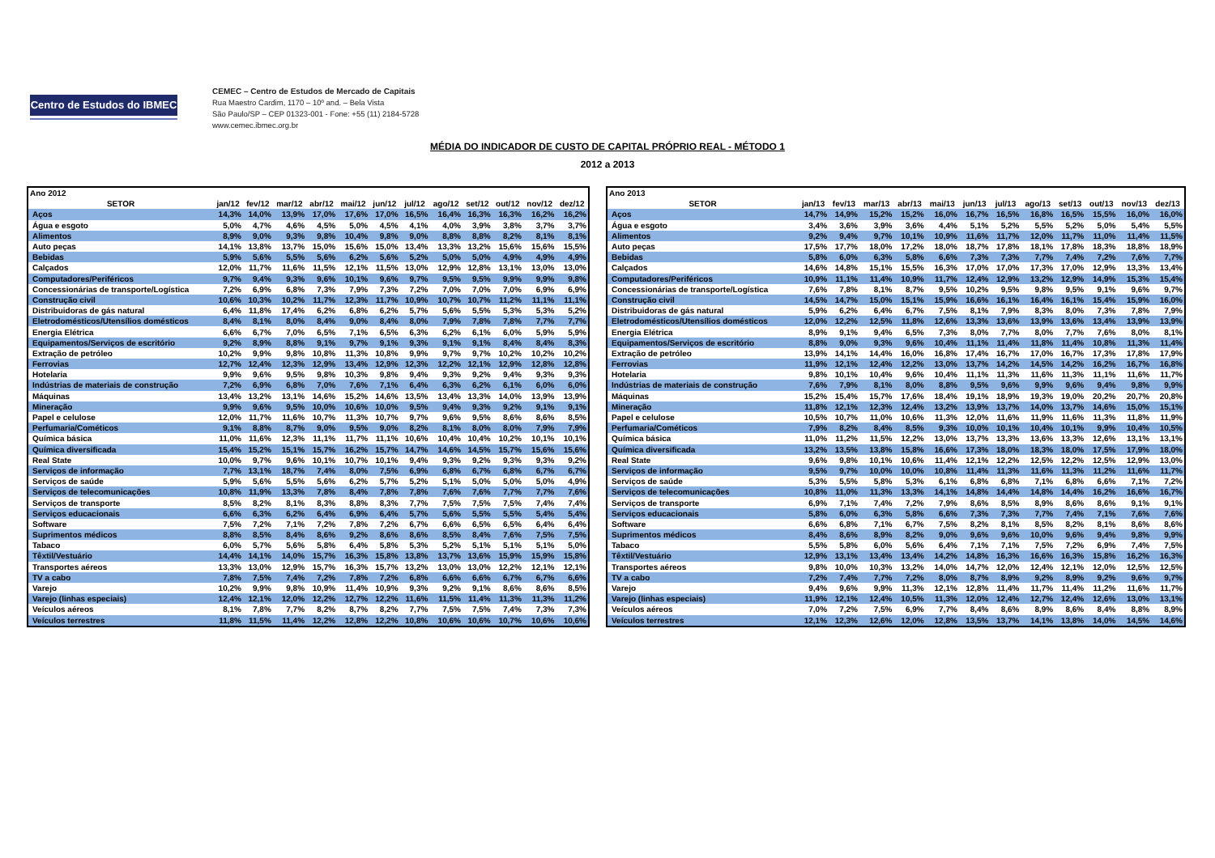Centro de Estudos do IBMEC
CEMEC – Centro de Estudos de Mercado de Capitais
Rua Maestro Cardim, 1170 – 10º and. – Bela Vista
São Paulo/SP – CEP 01323-001 - Fone: +55 (11) 2184-5728
www.cemec.ibmec.org.br
MÉDIA DO INDICADOR DE CUSTO DE CAPITAL PRÓPRIO REAL - MÉTODO 1
2012 a 2013
| Ano 2012 | | | | | | | | | | | | |
| SETOR | jan/12 | fev/12 | mar/12 | abr/12 | mai/12 | jun/12 | jul/12 | ago/12 | set/12 | out/12 | nov/12 | dez/12 |
| Aços | 14,3% | 14,0% | 13,9% | 17,0% | 17,6% | 17,0% | 16,5% | 16,4% | 16,3% | 16,3% | 16,2% | 16,2% |
| Água e esgoto | 5,0% | 4,7% | 4,6% | 4,5% | 5,0% | 4,5% | 4,1% | 4,0% | 3,9% | 3,8% | 3,7% | 3,7% |
| Alimentos | 8,9% | 9,0% | 9,3% | 9,8% | 10,4% | 9,8% | 9,0% | 8,8% | 8,8% | 8,2% | 8,1% | 8,1% |
| Auto peças | 14,1% | 13,8% | 13,7% | 15,0% | 15,6% | 15,0% | 13,4% | 13,3% | 13,2% | 15,6% | 15,6% | 15,5% |
| Bebidas | 5,9% | 5,6% | 5,5% | 5,6% | 6,2% | 5,6% | 5,2% | 5,0% | 5,0% | 4,9% | 4,9% | 4,9% |
| Calçados | 12,0% | 11,7% | 11,6% | 11,5% | 12,1% | 11,5% | 13,0% | 12,9% | 12,8% | 13,1% | 13,0% | 13,0% |
| Computadores/Periféricos | 9,7% | 9,4% | 9,3% | 9,6% | 10,1% | 9,6% | 9,7% | 9,5% | 9,5% | 9,9% | 9,9% | 9,8% |
| Concessionárias de transporte/Logística | 7,2% | 6,9% | 6,8% | 7,3% | 7,9% | 7,3% | 7,2% | 7,0% | 7,0% | 7,0% | 6,9% | 6,9% |
| Construção civil | 10,6% | 10,3% | 10,2% | 11,7% | 12,3% | 11,7% | 10,9% | 10,7% | 10,7% | 11,2% | 11,1% | 11,1% |
| Distribuidoras de gás natural | 6,4% | 11,8% | 17,4% | 6,2% | 6,8% | 6,2% | 5,7% | 5,6% | 5,5% | 5,3% | 5,3% | 5,2% |
| Eletrodomésticos/Utensílios domésticos | 8,4% | 8,1% | 8,0% | 8,4% | 9,0% | 8,4% | 8,0% | 7,9% | 7,8% | 7,8% | 7,7% | 7,7% |
| Energia Elétrica | 6,6% | 6,7% | 7,0% | 6,5% | 7,1% | 6,5% | 6,3% | 6,2% | 6,1% | 6,0% | 5,9% | 5,9% |
| Equipamentos/Serviços de escritório | 9,2% | 8,9% | 8,8% | 9,1% | 9,7% | 9,1% | 9,3% | 9,1% | 9,1% | 8,4% | 8,4% | 8,3% |
| Extração de petróleo | 10,2% | 9,9% | 9,8% | 10,8% | 11,3% | 10,8% | 9,9% | 9,7% | 9,7% | 10,2% | 10,2% | 10,2% |
| Ferrovias | 12,7% | 12,4% | 12,3% | 12,9% | 13,4% | 12,9% | 12,3% | 12,2% | 12,1% | 12,9% | 12,8% | 12,8% |
| Hotelaria | 9,9% | 9,6% | 9,5% | 9,8% | 10,3% | 9,8% | 9,4% | 9,3% | 9,2% | 9,4% | 9,3% | 9,3% |
| Indústrias de materiais de construção | 7,2% | 6,9% | 6,8% | 7,0% | 7,6% | 7,1% | 6,4% | 6,3% | 6,2% | 6,1% | 6,0% | 6,0% |
| Máquinas | 13,4% | 13,2% | 13,1% | 14,6% | 15,2% | 14,6% | 13,5% | 13,4% | 13,3% | 14,0% | 13,9% | 13,9% |
| Mineração | 9,9% | 9,6% | 9,5% | 10,0% | 10,6% | 10,0% | 9,5% | 9,4% | 9,3% | 9,2% | 9,1% | 9,1% |
| Papel e celulose | 12,0% | 11,7% | 11,6% | 10,7% | 11,3% | 10,7% | 9,7% | 9,6% | 9,5% | 8,6% | 8,6% | 8,5% |
| Perfumaria/Cométicos | 9,1% | 8,8% | 8,7% | 9,0% | 9,5% | 9,0% | 8,2% | 8,1% | 8,0% | 8,0% | 7,9% | 7,9% |
| Química básica | 11,0% | 11,6% | 12,3% | 11,1% | 11,7% | 11,1% | 10,6% | 10,4% | 10,4% | 10,2% | 10,1% | 10,1% |
| Química diversificada | 15,4% | 15,2% | 15,1% | 15,7% | 16,2% | 15,7% | 14,7% | 14,6% | 14,5% | 15,7% | 15,6% | 15,6% |
| Real State | 10,0% | 9,7% | 9,6% | 10,1% | 10,7% | 10,1% | 9,4% | 9,3% | 9,2% | 9,3% | 9,3% | 9,2% |
| Serviços de informação | 7,7% | 13,1% | 18,7% | 7,4% | 8,0% | 7,5% | 6,9% | 6,8% | 6,7% | 6,8% | 6,7% | 6,7% |
| Serviços de saúde | 5,9% | 5,6% | 5,5% | 5,6% | 6,2% | 5,7% | 5,2% | 5,1% | 5,0% | 5,0% | 5,0% | 4,9% |
| Serviços de telecomunicações | 10,8% | 11,9% | 13,3% | 7,8% | 8,4% | 7,8% | 7,8% | 7,6% | 7,6% | 7,7% | 7,7% | 7,6% |
| Serviços de transporte | 8,5% | 8,2% | 8,1% | 8,3% | 8,8% | 8,3% | 7,7% | 7,5% | 7,5% | 7,5% | 7,4% | 7,4% |
| Serviços educacionais | 6,6% | 6,3% | 6,2% | 6,4% | 6,9% | 6,4% | 5,7% | 5,6% | 5,5% | 5,5% | 5,4% | 5,4% |
| Software | 7,5% | 7,2% | 7,1% | 7,2% | 7,8% | 7,2% | 6,7% | 6,6% | 6,5% | 6,5% | 6,4% | 6,4% |
| Suprimentos médicos | 8,8% | 8,5% | 8,4% | 8,6% | 9,2% | 8,6% | 8,6% | 8,5% | 8,4% | 7,6% | 7,5% | 7,5% |
| Tabaco | 6,0% | 5,7% | 5,6% | 5,8% | 6,4% | 5,8% | 5,3% | 5,2% | 5,1% | 5,1% | 5,1% | 5,0% |
| Têxtil/Vestuário | 14,4% | 14,1% | 14,0% | 15,7% | 16,3% | 15,8% | 13,8% | 13,7% | 13,6% | 15,9% | 15,9% | 15,8% |
| Transportes aéreos | 13,3% | 13,0% | 12,9% | 15,7% | 16,3% | 15,7% | 13,2% | 13,0% | 13,0% | 12,2% | 12,1% | 12,1% |
| TV a cabo | 7,8% | 7,5% | 7,4% | 7,2% | 7,8% | 7,2% | 6,8% | 6,6% | 6,6% | 6,7% | 6,7% | 6,6% |
| Varejo | 10,2% | 9,9% | 9,8% | 10,9% | 11,4% | 10,9% | 9,3% | 9,2% | 9,1% | 8,6% | 8,6% | 8,5% |
| Varejo (linhas especiais) | 12,4% | 12,1% | 12,0% | 12,2% | 12,7% | 12,2% | 11,6% | 11,5% | 11,4% | 11,3% | 11,3% | 11,2% |
| Veículos aéreos | 8,1% | 7,8% | 7,7% | 8,2% | 8,7% | 8,2% | 7,7% | 7,5% | 7,5% | 7,4% | 7,3% | 7,3% |
| Veículos terrestres | 11,8% | 11,5% | 11,4% | 12,2% | 12,8% | 12,2% | 10,8% | 10,6% | 10,6% | 10,7% | 10,6% | 10,6% |
| Ano 2013 | | | | | | | | | | | | |
| SETOR | jan/13 | fev/13 | mar/13 | abr/13 | mai/13 | jun/13 | jul/13 | ago/13 | set/13 | out/13 | nov/13 | dez/13 |
| Aços | 14,7% | 14,9% | 15,2% | 15,2% | 16,0% | 16,7% | 16,5% | 16,8% | 16,5% | 15,5% | 16,0% | 16,0% |
| Água e esgoto | 3,4% | 3,6% | 3,9% | 3,6% | 4,4% | 5,1% | 5,2% | 5,5% | 5,2% | 5,0% | 5,4% | 5,5% |
| Alimentos | 9,2% | 9,4% | 9,7% | 10,1% | 10,9% | 11,6% | 11,7% | 12,0% | 11,7% | 11,0% | 11,4% | 11,5% |
| Auto peças | 17,5% | 17,7% | 18,0% | 17,2% | 18,0% | 18,7% | 17,8% | 18,1% | 17,8% | 18,3% | 18,8% | 18,9% |
| Bebidas | 5,8% | 6,0% | 6,3% | 5,8% | 6,6% | 7,3% | 7,3% | 7,7% | 7,4% | 7,2% | 7,6% | 7,7% |
| Calçados | 14,6% | 14,8% | 15,1% | 15,5% | 16,3% | 17,0% | 17,0% | 17,3% | 17,0% | 12,9% | 13,3% | 13,4% |
| Computadores/Periféricos | 10,9% | 11,1% | 11,4% | 10,9% | 11,7% | 12,4% | 12,9% | 13,2% | 12,9% | 14,9% | 15,3% | 15,4% |
| Concessionárias de transporte/Logística | 7,6% | 7,8% | 8,1% | 8,7% | 9,5% | 10,2% | 9,5% | 9,8% | 9,5% | 9,1% | 9,6% | 9,7% |
| Construção civil | 14,5% | 14,7% | 15,0% | 15,1% | 15,9% | 16,6% | 16,1% | 16,4% | 16,1% | 15,4% | 15,9% | 16,0% |
| Distribuidoras de gás natural | 5,9% | 6,2% | 6,4% | 6,7% | 7,5% | 8,1% | 7,9% | 8,3% | 8,0% | 7,3% | 7,8% | 7,9% |
| Eletrodomésticos/Utensílios domésticos | 12,0% | 12,2% | 12,5% | 11,8% | 12,6% | 13,3% | 13,6% | 13,9% | 13,6% | 13,4% | 13,9% | 13,9% |
| Energia Elétrica | 8,9% | 9,1% | 9,4% | 6,5% | 7,3% | 8,0% | 7,7% | 8,0% | 7,7% | 7,6% | 8,0% | 8,1% |
| Equipamentos/Serviços de escritório | 8,8% | 9,0% | 9,3% | 9,6% | 10,4% | 11,1% | 11,4% | 11,8% | 11,4% | 10,8% | 11,3% | 11,4% |
| Extração de petróleo | 13,9% | 14,1% | 14,4% | 16,0% | 16,8% | 17,4% | 16,7% | 17,0% | 16,7% | 17,3% | 17,8% | 17,9% |
| Ferrovias | 11,9% | 12,1% | 12,4% | 12,2% | 13,0% | 13,7% | 14,2% | 14,5% | 14,2% | 16,2% | 16,7% | 16,8% |
| Hotelaria | 9,8% | 10,1% | 10,4% | 9,6% | 10,4% | 11,1% | 11,3% | 11,6% | 11,3% | 11,1% | 11,6% | 11,7% |
| Indústrias de materiais de construção | 7,6% | 7,9% | 8,1% | 8,0% | 8,8% | 9,5% | 9,6% | 9,9% | 9,6% | 9,4% | 9,8% | 9,9% |
| Máquinas | 15,2% | 15,4% | 15,7% | 17,6% | 18,4% | 19,1% | 18,9% | 19,3% | 19,0% | 20,2% | 20,7% | 20,8% |
| Mineração | 11,8% | 12,1% | 12,3% | 12,4% | 13,2% | 13,9% | 13,7% | 14,0% | 13,7% | 14,6% | 15,0% | 15,1% |
| Papel e celulose | 10,5% | 10,7% | 11,0% | 10,6% | 11,3% | 12,0% | 11,6% | 11,9% | 11,6% | 11,3% | 11,8% | 11,9% |
| Perfumaria/Cométicos | 7,9% | 8,2% | 8,4% | 8,5% | 9,3% | 10,0% | 10,1% | 10,4% | 10,1% | 9,9% | 10,4% | 10,5% |
| Química básica | 11,0% | 11,2% | 11,5% | 12,2% | 13,0% | 13,7% | 13,3% | 13,6% | 13,3% | 12,6% | 13,1% | 13,1% |
| Química diversificada | 13,2% | 13,5% | 13,8% | 15,8% | 16,6% | 17,3% | 18,0% | 18,3% | 18,0% | 17,5% | 17,9% | 18,0% |
| Real State | 9,6% | 9,8% | 10,1% | 10,6% | 11,4% | 12,1% | 12,2% | 12,5% | 12,2% | 12,5% | 12,9% | 13,0% |
| Serviços de informação | 9,5% | 9,7% | 10,0% | 10,0% | 10,8% | 11,4% | 11,3% | 11,6% | 11,3% | 11,2% | 11,6% | 11,7% |
| Serviços de saúde | 5,3% | 5,5% | 5,8% | 5,3% | 6,1% | 6,8% | 6,8% | 7,1% | 6,8% | 6,6% | 7,1% | 7,2% |
| Serviços de telecomunicações | 10,8% | 11,0% | 11,3% | 13,3% | 14,1% | 14,8% | 14,4% | 14,8% | 14,4% | 16,2% | 16,6% | 16,7% |
| Serviços de transporte | 6,9% | 7,1% | 7,4% | 7,2% | 7,9% | 8,6% | 8,5% | 8,9% | 8,6% | 8,6% | 9,1% | 9,1% |
| Serviços educacionais | 5,8% | 6,0% | 6,3% | 5,8% | 6,6% | 7,3% | 7,3% | 7,7% | 7,4% | 7,1% | 7,6% | 7,6% |
| Software | 6,6% | 6,8% | 7,1% | 6,7% | 7,5% | 8,2% | 8,1% | 8,5% | 8,2% | 8,1% | 8,6% | 8,6% |
| Suprimentos médicos | 8,4% | 8,6% | 8,9% | 8,2% | 9,0% | 9,6% | 9,6% | 10,0% | 9,6% | 9,4% | 9,8% | 9,9% |
| Tabaco | 5,5% | 5,8% | 6,0% | 5,6% | 6,4% | 7,1% | 7,1% | 7,5% | 7,2% | 6,9% | 7,4% | 7,5% |
| Têxtil/Vestuário | 12,9% | 13,1% | 13,4% | 13,4% | 14,2% | 14,8% | 16,3% | 16,6% | 16,3% | 15,8% | 16,2% | 16,3% |
| Transportes aéreos | 9,8% | 10,0% | 10,3% | 13,2% | 14,0% | 14,7% | 12,0% | 12,4% | 12,1% | 12,0% | 12,5% | 12,5% |
| TV a cabo | 7,2% | 7,4% | 7,7% | 7,2% | 8,0% | 8,7% | 8,9% | 9,2% | 8,9% | 9,2% | 9,6% | 9,7% |
| Varejo | 9,4% | 9,6% | 9,9% | 11,3% | 12,1% | 12,8% | 11,4% | 11,7% | 11,4% | 11,2% | 11,6% | 11,7% |
| Varejo (linhas especiais) | 11,9% | 12,1% | 12,4% | 10,5% | 11,3% | 12,0% | 12,4% | 12,7% | 12,4% | 12,6% | 13,0% | 13,1% |
| Veículos aéreos | 7,0% | 7,2% | 7,5% | 6,9% | 7,7% | 8,4% | 8,6% | 8,9% | 8,6% | 8,4% | 8,8% | 8,9% |
| Veículos terrestres | 12,1% | 12,3% | 12,6% | 12,0% | 12,8% | 13,5% | 13,7% | 14,1% | 13,8% | 14,0% | 14,5% | 14,6% |